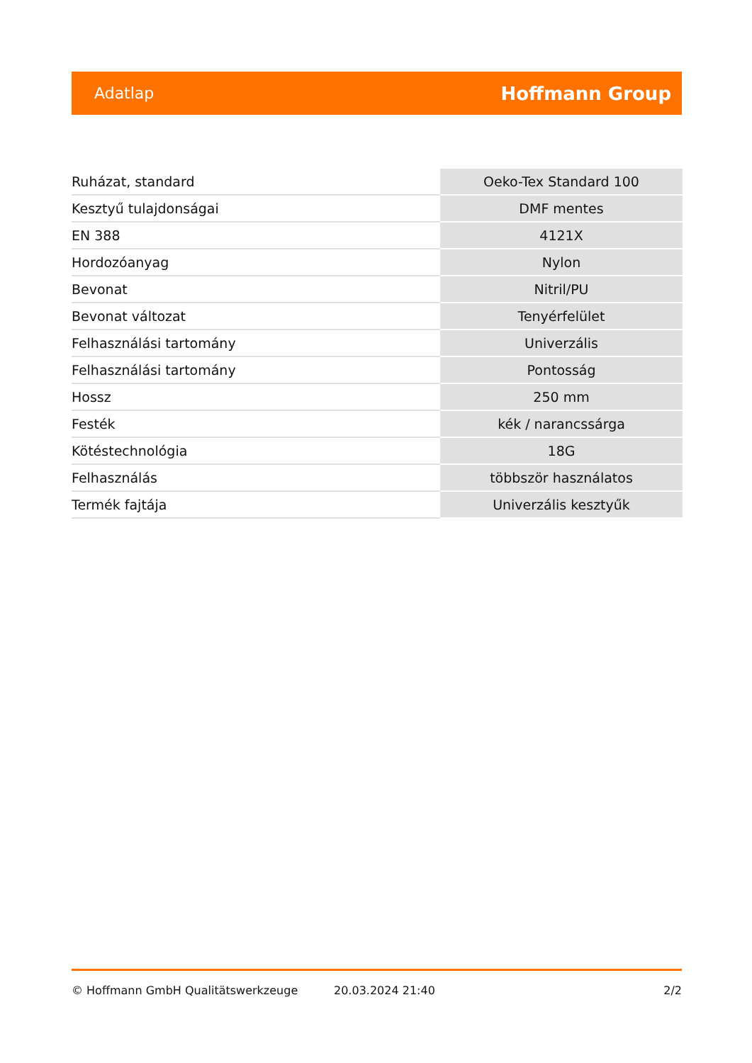Adatlap Hoffmann Group
| Ruházat, standard | Oeko-Tex Standard 100 |
| Kesztyű tulajdonságai | DMF mentes |
| EN 388 | 4121X |
| Hordozóanyag | Nylon |
| Bevonat | Nitril/PU |
| Bevonat változat | Tenyérfelület |
| Felhasználási tartomány | Univerzális |
| Felhasználási tartomány | Pontosság |
| Hossz | 250 mm |
| Festék | kék / narancssárga |
| Kötéstechnológia | 18G |
| Felhasználás | többször használatos |
| Termék fajtája | Univerzális kesztyűk |
© Hoffmann GmbH Qualitätswerkzeuge 20.03.2024 21:40 2/2